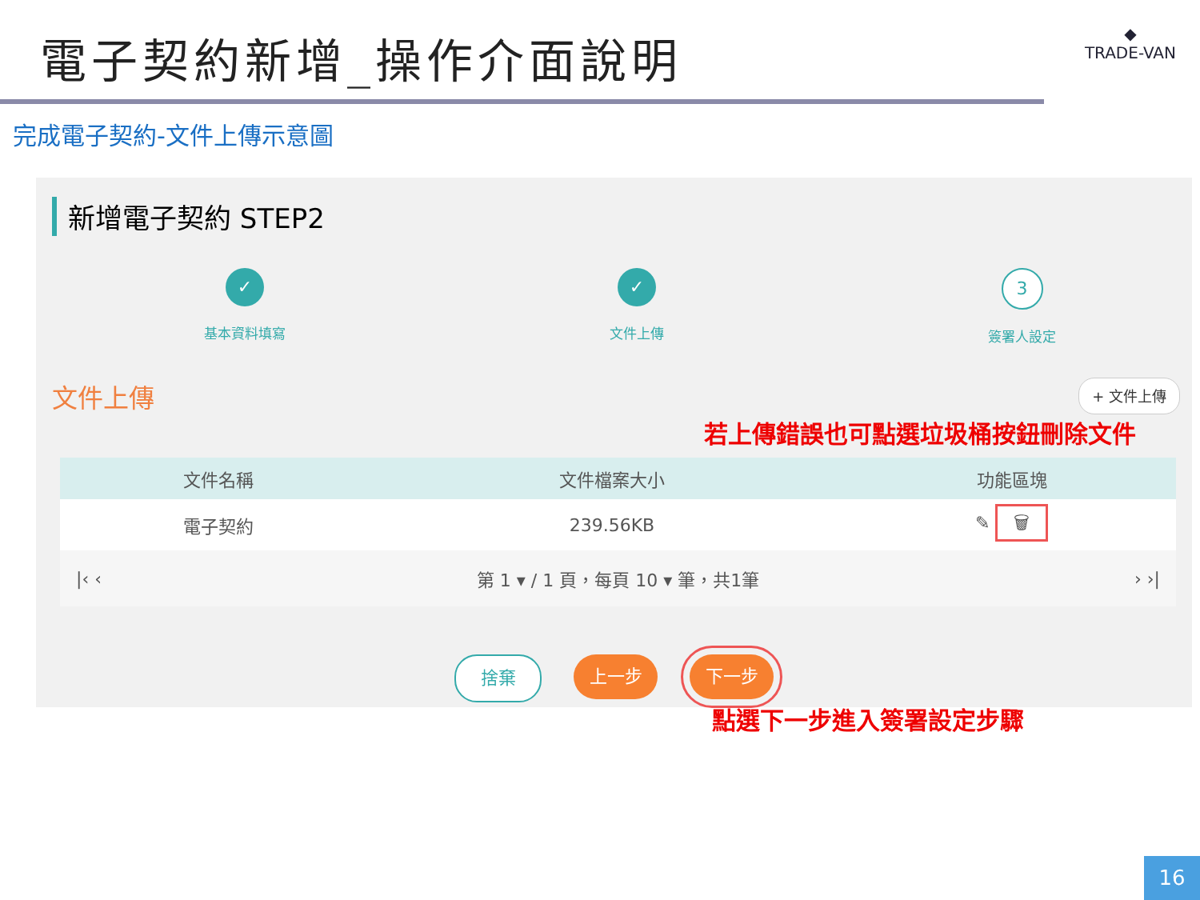電子契約新增_操作介面說明
◆
TRADE-VAN
完成電子契約-文件上傳示意圖
新增電子契約 STEP2
✓
基本資料填寫
✓
文件上傳
3
簽署人設定
文件上傳 + 文件上傳
若上傳錯誤也可點選垃圾桶按鈕刪除文件
| 文件名稱 | 文件檔案大小 | 功能區塊 |
| --- | --- | --- |
| 電子契約 | 239.56KB | ✎ 🗑 |
|‹ ‹ 第 1 ▾ / 1 頁，每頁 10 ▾ 筆，共1筆 › ›|
捨棄 上一步 下一步
點選下一步進入簽署設定步驟
16